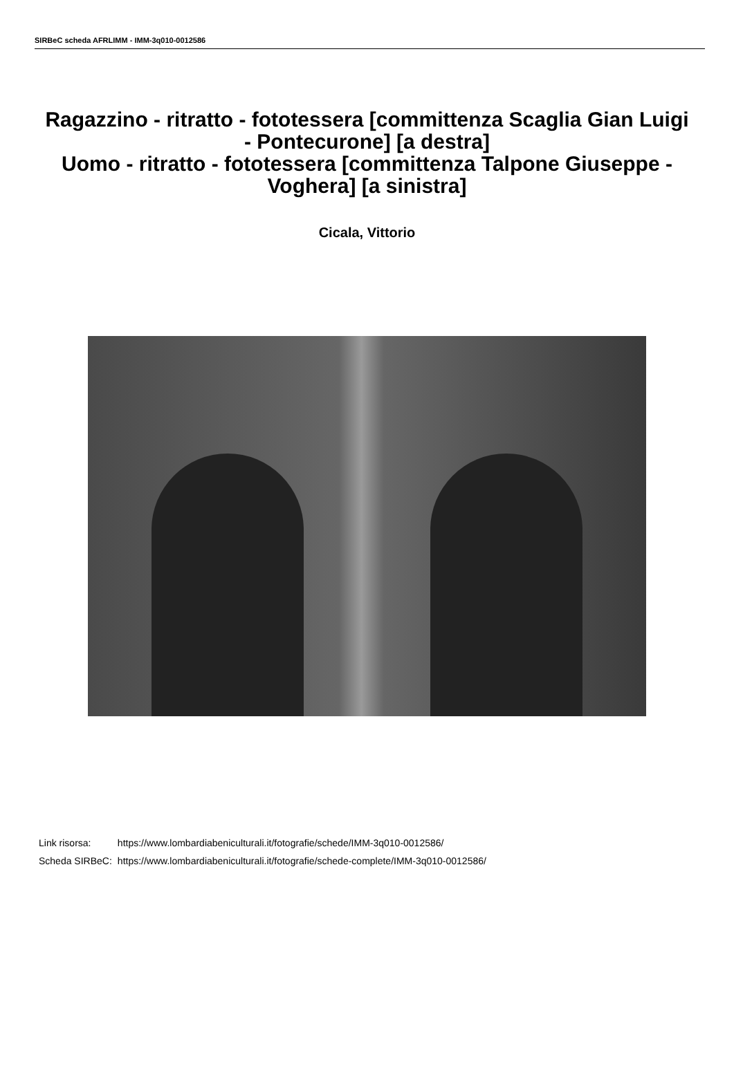SIRBeC scheda AFRLIMM - IMM-3q010-0012586
Ragazzino - ritratto - fototessera [committenza Scaglia Gian Luigi - Pontecurone] [a destra]
Uomo - ritratto - fototessera [committenza Talpone Giuseppe - Voghera] [a sinistra]
Cicala, Vittorio
| Link risorsa: | https://www.lombardiabeniculturali.it/fotografie/schede/IMM-3q010-0012586/ |
| Scheda SIRBeC: | https://www.lombardiabeniculturali.it/fotografie/schede-complete/IMM-3q010-0012586/ |